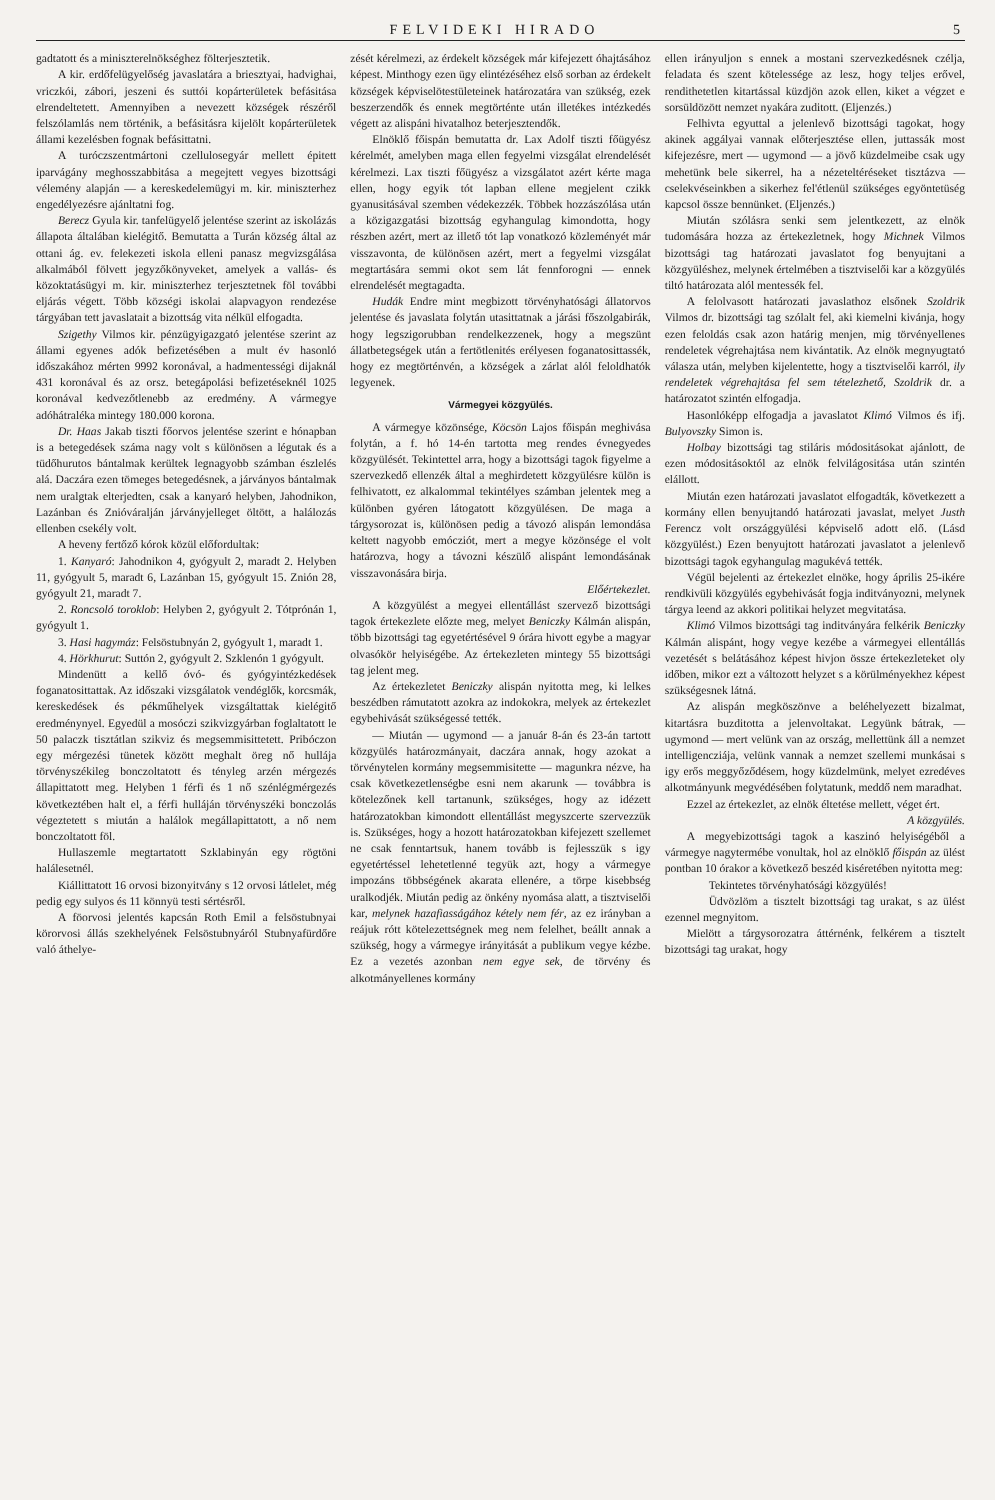FELVIDEKI HIRADO 5
gadtatott és a miniszterelnökséghez fölterjesztetik.
A kir. erdőfelügyelőség javaslatára a briesztyai, hadvighai, vriczkói, zábori, jeszeni és suttói kopárterületek befásitása elrendeltetett. Amennyiben a nevezett községek részéről felszólamlás nem történik, a befásitásra kijelölt kopárterületek állami kezelésben fognak befásittatni.
A turóczszentmártoni czellulosegyár mellett épitett iparvágány meghosszabbitása a megejtett vegyes bizottsági vélemény alapján — a kereskedelemügyi m. kir. miniszterhez engedélyezésre ajánltatni fog.
Berecz Gyula kir. tanfelügyelő jelentése szerint az iskolázás állapota általában kielégitő. Bemutatta a Turán község által az ottani ág. ev. felekezeti iskola elleni panasz megvizsgálása alkalmából fölvett jegyzőkönyveket, amelyek a vallás- és közoktatásügyi m. kir. miniszterhez terjesztetnek föl további eljárás végett. Több községi iskolai alapvagyon rendezése tárgyában tett javaslatait a bizottság vita nélkül elfogadta.
Szigethy Vilmos kir. pénzügyigazgató jelentése szerint az állami egyenes adók befizetésében a mult év hasonló időszakához mérten 9992 koronával, a hadmentességi dijaknál 431 koronával és az orsz. betegápolási befizetéseknél 1025 koronával kedvezőtlenebb az eredmény. A vármegye adóhátraléka mintegy 180.000 korona.
Dr. Haas Jakab tiszti főorvos jelentése szerint e hónapban is a betegedések száma nagy volt s különösen a légutak és a tüdőhurutos bántalmak kerültek legnagyobb számban észlelés alá. Daczára ezen tömeges betegedésnek, a járványos bántalmak nem uralgtak elterjedten, csak a kanyaró helyben, Jahodnikon, Lazánban és Znióváralján járványjelleget öltött, a halálozás ellenben csekély volt.
A heveny fertőző kórok közül előfordultak:
1. Kanyaró: Jahodnikon 4, gyógyult 2, maradt 2. Helyben 11, gyógyult 5, maradt 6, Lazánban 15, gyógyult 15. Znión 28, gyógyult 21, maradt 7.
2. Roncsoló toroklob: Helyben 2, gyógyult 2. Tótprónán 1, gyógyult 1.
3. Hasi hagymáz: Felsöstubnyán 2, gyógyult 1, maradt 1.
4. Hörkhurut: Suttón 2, gyógyult 2. Szklenón 1 gyógyult.
Mindenütt a kellő óvó- és gyógyintézkedések foganatosittattak. Az időszaki vizsgálatok vendéglők, korcsmák, kereskedések és pékműhelyek vizsgáltattak kielégitő eredménynyel. Egyedül a mosóczi szikvizgyárban foglaltatott le 50 palaczk tisztátlan szikviz és megsemmisittetett. Pribóczon egy mérgezési tünetek között meghalt öreg nő hullája törvényszékileg bonczoltatott és tényleg arzén mérgezés állapittatott meg. Helyben 1 férfi és 1 nő szénlégmérgezés következtében halt el, a férfi hulláján törvényszéki bonczolás végeztetett s miután a halálok megállapittatott, a nő nem bonczoltatott föl.
Hullaszemle megtartatott Szklabinyán egy rögtöni halálesetnél.
Kiállittatott 16 orvosi bizonyitvány s 12 orvosi látlelet, még pedig egy sulyos és 11 könnyü testi sértésről.
A föorvosi jelentés kapcsán Roth Emil a felsöstubnyai körorvosi állás szekhelyének Felsöstubnyáról Stubnyafürdőre való áthelye-
zését kérelmezi, az érdekelt községek már kifejezett óhajtásához képest. Minthogy ezen ügy elintézéséhez első sorban az érdekelt községek képviselötestületeinek határozatára van szükség, ezek beszerzendők és ennek megtörténte után illetékes intézkedés végett az alispáni hivatalhoz beterjesztendők.
Elnöklő főispán bemutatta dr. Lax Adolf tiszti főügyész kérelmét, amelyben maga ellen fegyelmi vizsgálat elrendelését kérelmezi. Lax tiszti főügyész a vizsgálatot azért kérte maga ellen, hogy egyik tót lapban ellene megjelent czikk gyanusitásával szemben védekezzék. Többek hozzászólása után a közigazgatási bizottság egyhangulag kimondotta, hogy részben azért, mert az illető tót lap vonatkozó közleményét már visszavonta, de különösen azért, mert a fegyelmi vizsgálat megtartására semmi okot sem lát fennforogni — ennek elrendelését megtagadta.
Hudák Endre mint megbizott törvényhatósági állatorvos jelentése és javaslata folytán utasittatnak a járási főszolgabirák, hogy legszigorubban rendelkezzenek, hogy a megszünt állatbetegségek után a fertötlenités erélyesen foganatosittassék, hogy ez megtörténvén, a községek a zárlat alól feloldhatók legyenek.
Vármegyei közgyülés.
A vármegye közönsége, Köcsön Lajos főispán meghivása folytán, a f. hó 14-én tartotta meg rendes évnegyedes közgyülését. Tekintettel arra, hogy a bizottsági tagok figyelme a szervezkedő ellenzék által a meghirdetett közgyülésre külön is felhivatott, ez alkalommal tekintélyes számban jelentek meg a különben gyéren látogatott közgyülésen. De maga a tárgysorozat is, különösen pedig a távozó alispán lemondása keltett nagyobb emócziót, mert a megye közönsége el volt határozva, hogy a távozni készülő alispánt lemondásának visszavonására birja.
Előértekezlet.
A közgyülést a megyei ellentállást szervező bizottsági tagok értekezlete előzte meg, melyet Beniczky Kálmán alispán, több bizottsági tag egyetértésével 9 órára hivott egybe a magyar olvasókör helyiségébe. Az értekezleten mintegy 55 bizottsági tag jelent meg.
Az értekezletet Beniczky alispán nyitotta meg, ki lelkes beszédben rámutatott azokra az indokokra, melyek az értekezlet egybehivását szükségessé tették.
— Miután — ugymond — a január 8-án és 23-án tartott közgyülés határozmányait, daczára annak, hogy azokat a törvénytelen kormány megsemmisitette — magunkra nézve, ha csak következetlenségbe esni nem akarunk — továbbra is kötelezőnek kell tartanunk, szükséges, hogy az idézett határozatokban kimondott ellentállást megyszcerte szervezzük is. Szükséges, hogy a hozott határozatokban kifejezett szellemet ne csak fenntartsuk, hanem tovább is fejlesszük s igy egyetértéssel lehetetlenné tegyük azt, hogy a vármegye impozáns többségének akarata ellenére, a törpe kisebbség uralkodjék. Miután pedig az önkény nyomása alatt, a tisztviselői kar, melynek hazafiasságához kétely nem fér, az ez irányban a reájuk rótt kötelezettségnek meg nem felelhet, beállt annak a szükség, hogy a vármegye irányitását a publikum vegye kézbe. Ez a vezetés azonban nem egye sek, de törvény és alkotmányellenes kormány
ellen irányuljon s ennek a mostani szervezkedésnek czélja, feladata és szent kötelessége az lesz, hogy teljes erővel, rendithetetlen kitartással küzdjön azok ellen, kiket a végzet e sorsüldözött nemzet nyakára zuditott. (Eljenzés.)
Felhivta egyuttal a jelenlevő bizottsági tagokat, hogy akinek aggályai vannak előterjesztése ellen, juttassák most kifejezésre, mert — ugymond — a jövő küzdelmeibe csak ugy mehetünk bele sikerrel, ha a nézeteltéréseket tisztázva — cselekvéseinkben a sikerhez fel'étlenül szükséges egyöntetüség kapcsol össze bennünket. (Eljenzés.)
Miután szólásra senki sem jelentkezett, az elnök tudomására hozza az értekezletnek, hogy Michnek Vilmos bizottsági tag határozati javaslatot fog benyujtani a közgyüléshez, melynek értelmében a tisztviselői kar a közgyülés tiltó határozata alól mentessék fel.
A felolvasott határozati javaslathoz elsőnek Szoldrik Vilmos dr. bizottsági tag szólalt fel, aki kiemelni kivánja, hogy ezen feloldás csak azon határig menjen, mig törvényellenes rendeletek végrehajtása nem kivántatik. Az elnök megnyugtató válasza után, melyben kijelentette, hogy a tisztviselői karról, ily rendeletek végrehajtása fel sem tételezhető, Szoldrik dr. a határozatot szintén elfogadja.
Hasonlóképp elfogadja a javaslatot Klimó Vilmos és ifj. Bulyovszky Simon is.
Holbay bizottsági tag stiláris módositásokat ajánlott, de ezen módositásoktól az elnök felvilágositása után szintén elállott.
Miután ezen határozati javaslatot elfogadták, következett a kormány ellen benyujtandó határozati javaslat, melyet Justh Ferencz volt országgyülési képviselő adott elő. (Lásd közgyülést.) Ezen benyujtott határozati javaslatot a jelenlevő bizottsági tagok egyhangulag magukévá tették.
Végül bejelenti az értekezlet elnöke, hogy április 25-ikére rendkivüli közgyülés egybehivását fogja inditványozni, melynek tárgya leend az akkori politikai helyzet megvitatása.
Klimó Vilmos bizottsági tag inditványára felkérik Beniczky Kálmán alispánt, hogy vegye kezébe a vármegyei ellentállás vezetését s belátásához képest hivjon össze értekezleteket oly időben, mikor ezt a változott helyzet s a körülményekhez képest szükségesnek látná.
Az alispán megköszönve a beléhelyezett bizalmat, kitartásra buzditotta a jelenvoltakat. Legyünk bátrak, — ugymond — mert velünk van az ország, mellettünk áll a nemzet intelligencziája, velünk vannak a nemzet szellemi munkásai s igy erős meggyőződésem, hogy küzdelmünk, melyet ezredéves alkotmányunk megvédésében folytatunk, meddő nem maradhat.
Ezzel az értekezlet, az elnök éltetése mellett, véget ért.
A közgyülés.
A megyebizottsági tagok a kaszinó helyiségéből a vármegye nagytermébe vonultak, hol az elnöklő főispán az ülést pontban 10 órakor a következő beszéd kiséretében nyitotta meg:
Tekintetes törvényhatósági közgyülés!
Üdvözlöm a tisztelt bizottsági tag urakat, s az ülést ezennel megnyitom.
Mielött a tárgysorozatra áttérnénk, felkérem a tisztelt bizottsági tag urakat, hogy